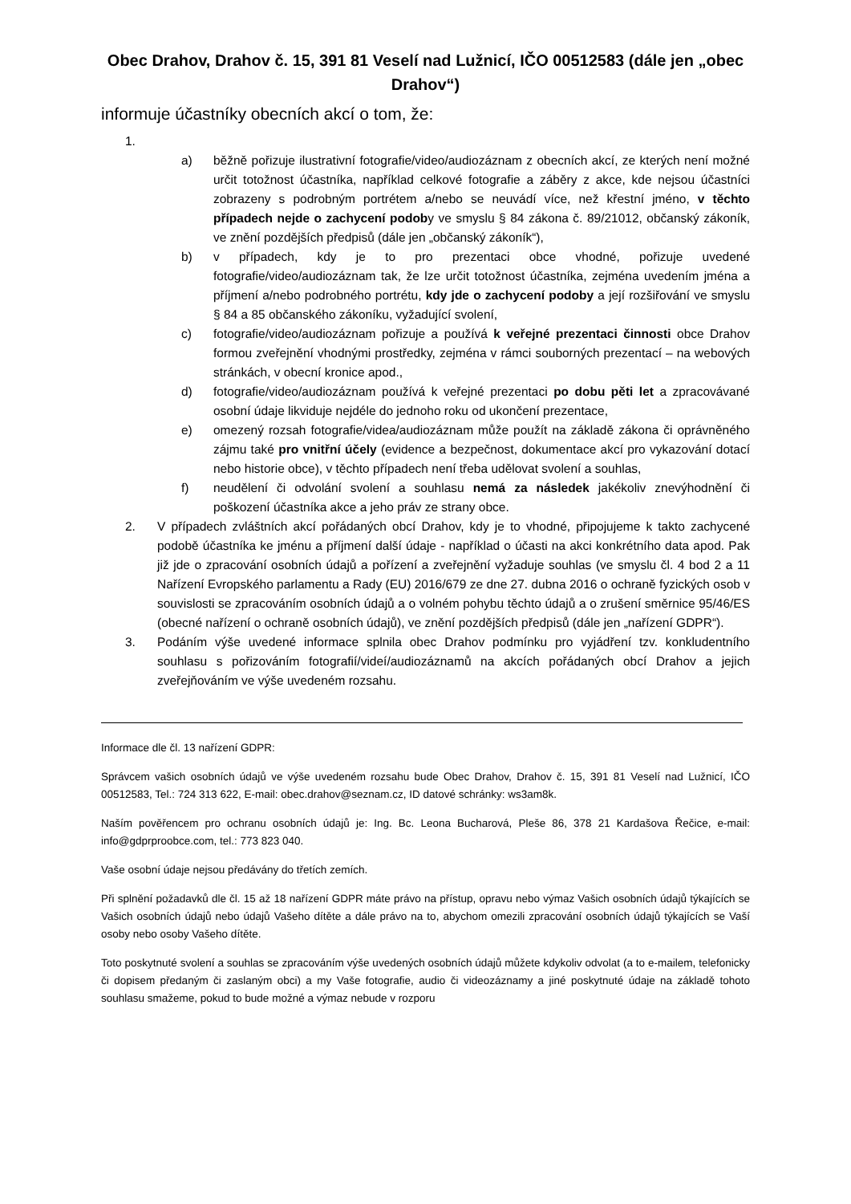Obec Drahov, Drahov č. 15, 391 81 Veselí nad Lužnicí, IČO 00512583 (dále jen „obec Drahov“)
informuje účastníky obecních akcí o tom, že:
1.
a) běžně pořizuje ilustrativní fotografie/video/audiozáznam z obecních akcí, ze kterých není možné určit totožnost účastníka, například celkové fotografie a záběry z akce, kde nejsou účastníci zobrazeny s podrobným portrétem a/nebo se neuvádí více, než křestní jméno, v těchto případech nejde o zachycení podoby ve smyslu § 84 zákona č. 89/21012, občanský zákoník, ve znění pozdějších předpisů (dále jen „občanský zákoník“),
b) v případech, kdy je to pro prezentaci obce vhodné, pořizuje uvedené fotografie/video/audiozáznam tak, že lze určit totožnost účastníka, zejména uvedením jména a příjmení a/nebo podrobného portrétu, kdy jde o zachycení podoby a její rozšiřování ve smyslu § 84 a 85 občanského zákoníku, vyžadující svolení,
c) fotografie/video/audiozáznam pořizuje a používá k veřejné prezentaci činnosti obce Drahov formou zveřejnění vhodnými prostředky, zejména v rámci souborných prezentací – na webových stránkách, v obecní kronice apod.,
d) fotografie/video/audiozáznam používá k veřejné prezentaci po dobu pěti let a zpracovávané osobní údaje likviduje nejdéle do jednoho roku od ukončení prezentace,
e) omezený rozsah fotografie/videa/audiozáznam může použít na základě zákona či oprávněného zájmu také pro vnitřní účely (evidence a bezpečnost, dokumentace akcí pro vykazování dotací nebo historie obce), v těchto případech není třeba udělovat svolení a souhlas,
f) neudělení či odvolání svolení a souhlasu nemá za následek jakékoliv znevýhodnění či poškození účastníka akce a jeho práv ze strany obce.
2. V případech zvláštních akcí pořádaných obcí Drahov, kdy je to vhodné, připojujeme k takto zachycené podobě účastníka ke jménu a příjmení další údaje - například o účasti na akci konkrétního data apod. Pak již jde o zpracování osobních údajů a pořízení a zveřejnění vyžaduje souhlas (ve smyslu čl. 4 bod 2 a 11 Nařízení Evropského parlamentu a Rady (EU) 2016/679 ze dne 27. dubna 2016 o ochraně fyzických osob v souvislosti se zpracováním osobních údajů a o volném pohybu těchto údajů a o zrušení směrnice 95/46/ES (obecné nařízení o ochraně osobních údajů), ve znění pozdějších předpisů (dále jen „nařízení GDPR“).
3. Podáním výše uvedené informace splnila obec Drahov podmínku pro vyjádření tzv. konkludentního souhlasu s pořizováním fotografií/videí/audiozáznamů na akcích pořádaných obcí Drahov a jejich zveřejňováním ve výše uvedeném rozsahu.
Informace dle čl. 13 nařízení GDPR:
Správcem vašich osobních údajů ve výše uvedeném rozsahu bude Obec Drahov, Drahov č. 15, 391 81 Veselí nad Lužnicí, IČO 00512583, Tel.: 724 313 622, E-mail: obec.drahov@seznam.cz, ID datové schránky: ws3am8k.
Naším pověřencem pro ochranu osobních údajů je: Ing. Bc. Leona Bucharová, Pleše 86, 378 21 Kardašova Řečice, e-mail: info@gdprproobce.com, tel.: 773 823 040.
Vaše osobní údaje nejsou předávány do třetích zemích.
Při splnění požadavků dle čl. 15 až 18 nařízení GDPR máte právo na přístup, opravu nebo výmaz Vašich osobních údajů týkajících se Vašich osobních údajů nebo údajů Vašeho dítěte a dále právo na to, abychom omezili zpracování osobních údajů týkajících se Vaší osoby nebo osoby Vašeho dítěte.
Toto poskytnuté svolení a souhlas se zpracováním výše uvedených osobních údajů můžete kdykoliv odvolat (a to e-mailem, telefonicky či dopisem předaným či zaslaným obci) a my Vaše fotografie, audio či videozáznamy a jiné poskytnuté údaje na základě tohoto souhlasu smažeme, pokud to bude možné a výmaz nebude v rozporu